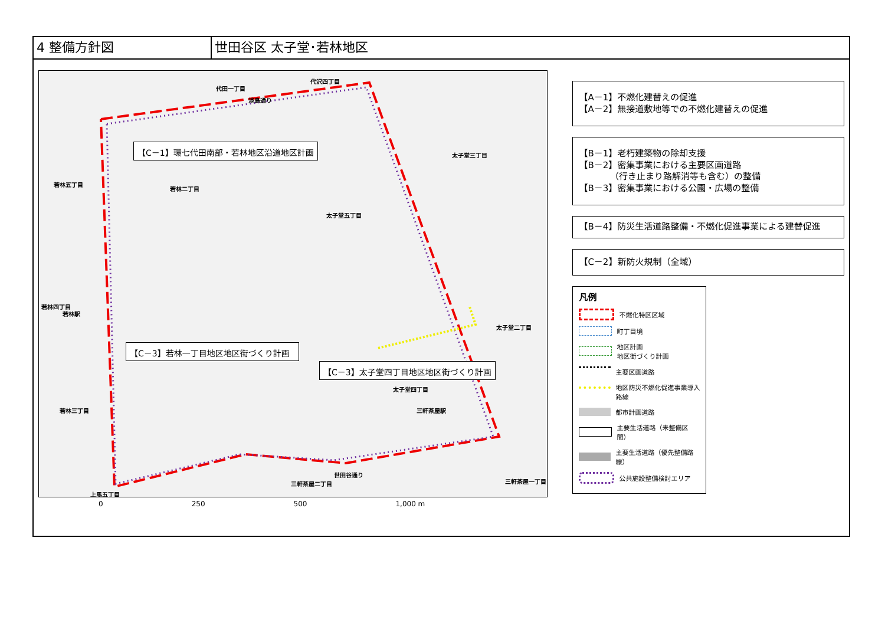4 整備方針図 世田谷区 太子堂･若林地区
代田一丁目
代沢四丁目
淡島通り
太子堂三丁目
若林五丁目
若林二丁目
太子堂五丁目
若林四丁目
若林駅
太子堂二丁目
太子堂四丁目
三軒茶屋駅 若林三丁目
世田谷通り
三軒茶屋二丁目 三軒茶屋一丁目
上馬五丁目
【C－1】環七代田南部・若林地区沿道地区計画
【C－3】若林一丁目地区地区街づくり計画
【C－3】太子堂四丁目地区地区街づくり計画
【A－1】不燃化建替えの促進
【A－2】無接道敷地等での不燃化建替えの促進
【B－1】老朽建築物の除却支援
【B－2】密集事業における主要区画道路
　　　　（行き止まり路解消等も含む）の整備
【B－3】密集事業における公園・広場の整備
【B－4】防災生活道路整備・不燃化促進事業による建替促進
【C－2】新防火規制（全域）
凡例
不燃化特区区域
町丁目境
地区計画
地区街づくり計画
主要区画道路
地区防災不燃化促進事業導入路線
都市計画道路
主要生活道路（未整備区間）
主要生活道路（優先整備路線）
公共施設整備検討エリア
0 250 500 1,000 m